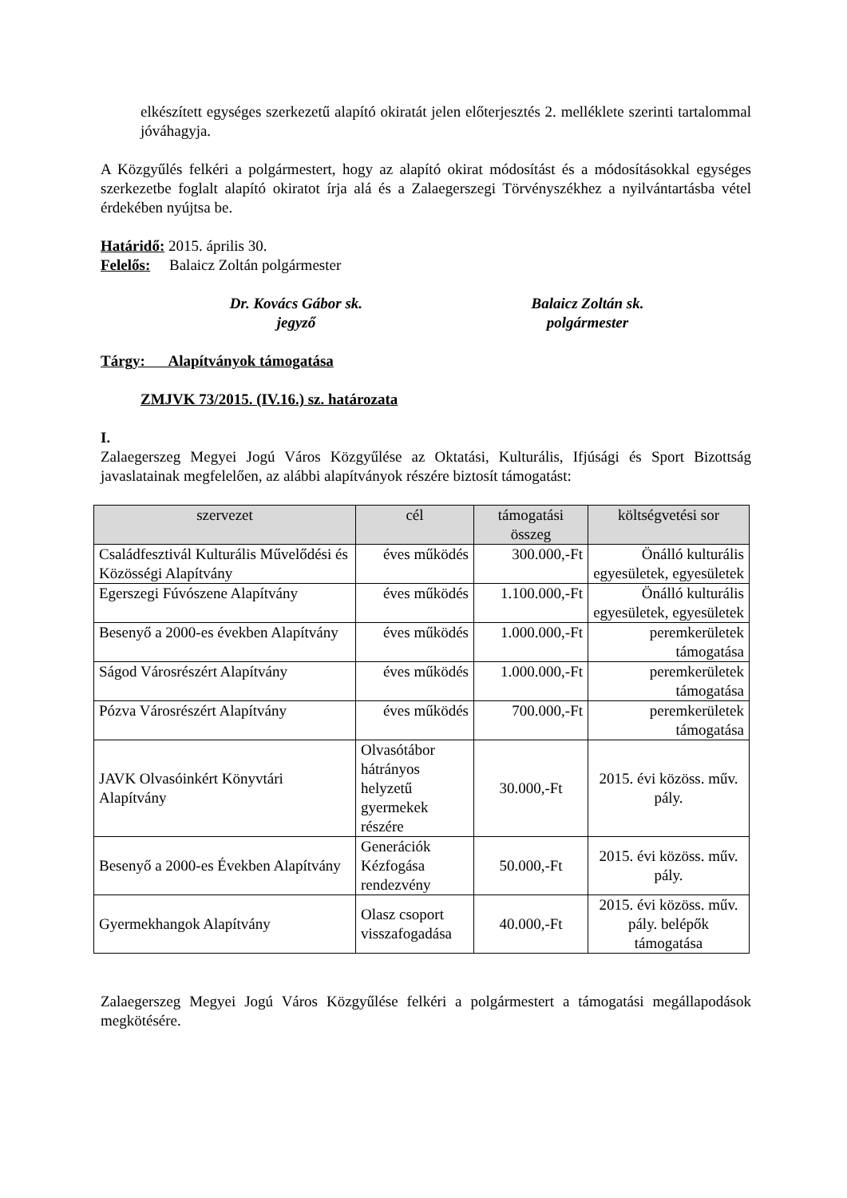elkészített egységes szerkezetű alapító okiratát jelen előterjesztés 2. melléklete szerinti tartalommal jóváhagyja.
A Közgyűlés felkéri a polgármestert, hogy az alapító okirat módosítást és a módosításokkal egységes szerkezetbe foglalt alapító okiratot írja alá és a Zalaegerszegi Törvényszékhez a nyilvántartásba vétel érdekében nyújtsa be.
Határidő: 2015. április 30.
Felelős: Balaicz Zoltán polgármester
Dr. Kovács Gábor sk.
jegyző
Balaicz Zoltán sk.
polgármester
Tárgy: Alapítványok támogatása
ZMJVK 73/2015. (IV.16.) sz. határozata
I.
Zalaegerszeg Megyei Jogú Város Közgyűlése az Oktatási, Kulturális, Ifjúsági és Sport Bizottság javaslatainak megfelelően, az alábbi alapítványok részére biztosít támogatást:
| szervezet | cél | támogatási összeg | költségvetési sor |
| --- | --- | --- | --- |
| Családfesztivál Kulturális Művelődési és Közösségi Alapítvány | éves működés | 300.000,-Ft | Önálló kulturális egyesületek, egyesületek |
| Egerszegi Fúvószene Alapítvány | éves működés | 1.100.000,-Ft | Önálló kulturális egyesületek, egyesületek |
| Besenyő a 2000-es években Alapítvány | éves működés | 1.000.000,-Ft | peremkerületek támogatása |
| Ságod Városrészért Alapítvány | éves működés | 1.000.000,-Ft | peremkerületek támogatása |
| Pózva Városrészért Alapítvány | éves működés | 700.000,-Ft | peremkerületek támogatása |
| JAVK Olvasóinkért Könyvtári Alapítvány | Olvasótábor hátrányos helyzetű gyermekek részére | 30.000,-Ft | 2015. évi közöss. műv. pály. |
| Besenyő a 2000-es Években Alapítvány | Generációk Kézfogása rendezvény | 50.000,-Ft | 2015. évi közöss. műv. pály. |
| Gyermekhangok Alapítvány | Olasz csoport visszafogadása | 40.000,-Ft | 2015. évi közöss. műv. pály. belépők támogatása |
Zalaegerszeg Megyei Jogú Város Közgyűlése felkéri a polgármestert a támogatási megállapodások megkötésére.